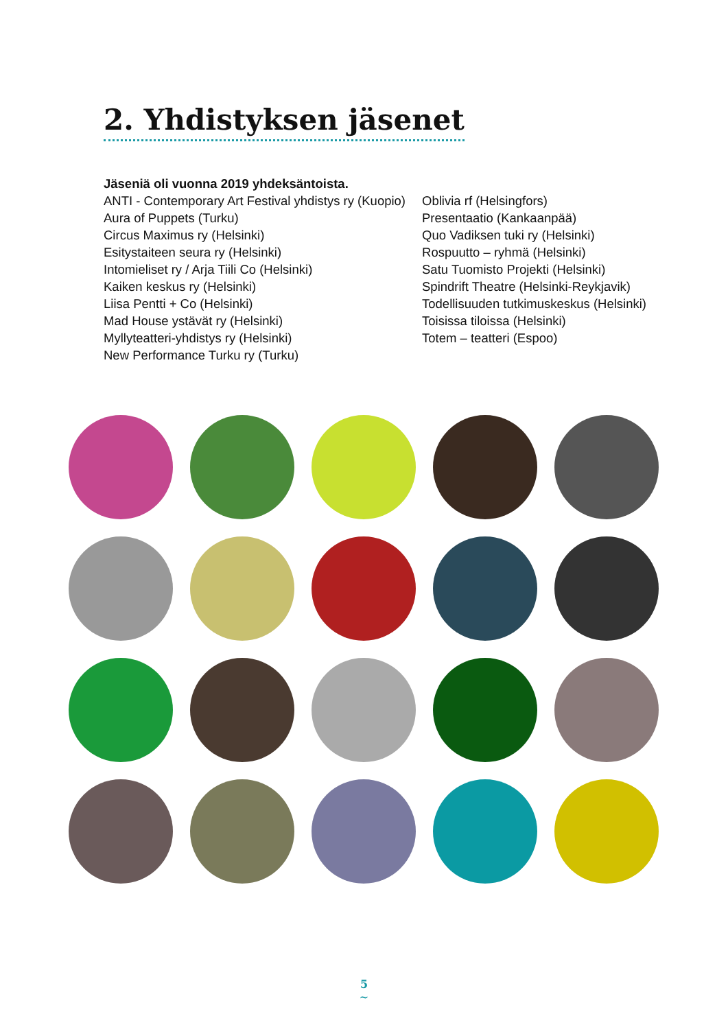2. Yhdistyksen jäsenet
Jäseniä oli vuonna 2019 yhdeksäntoista.
ANTI - Contemporary Art Festival yhdistys ry (Kuopio)
Aura of Puppets (Turku)
Circus Maximus ry (Helsinki)
Esitystaiteen seura ry (Helsinki)
Intomieliset ry / Arja Tiili Co (Helsinki)
Kaiken keskus ry (Helsinki)
Liisa Pentti + Co (Helsinki)
Mad House ystävät ry (Helsinki)
Myllyteatteri-yhdistys ry (Helsinki)
New Performance Turku ry (Turku)
Oblivia rf (Helsingfors)
Presentaatio (Kankaanpää)
Quo Vadiksen tuki ry (Helsinki)
Rospuutto – ryhmä (Helsinki)
Satu Tuomisto Projekti (Helsinki)
Spindrift Theatre (Helsinki-Reykjavik)
Todellisuuden tutkimuskeskus (Helsinki)
Toisissa tiloissa (Helsinki)
Totem – teatteri (Espoo)
5
~